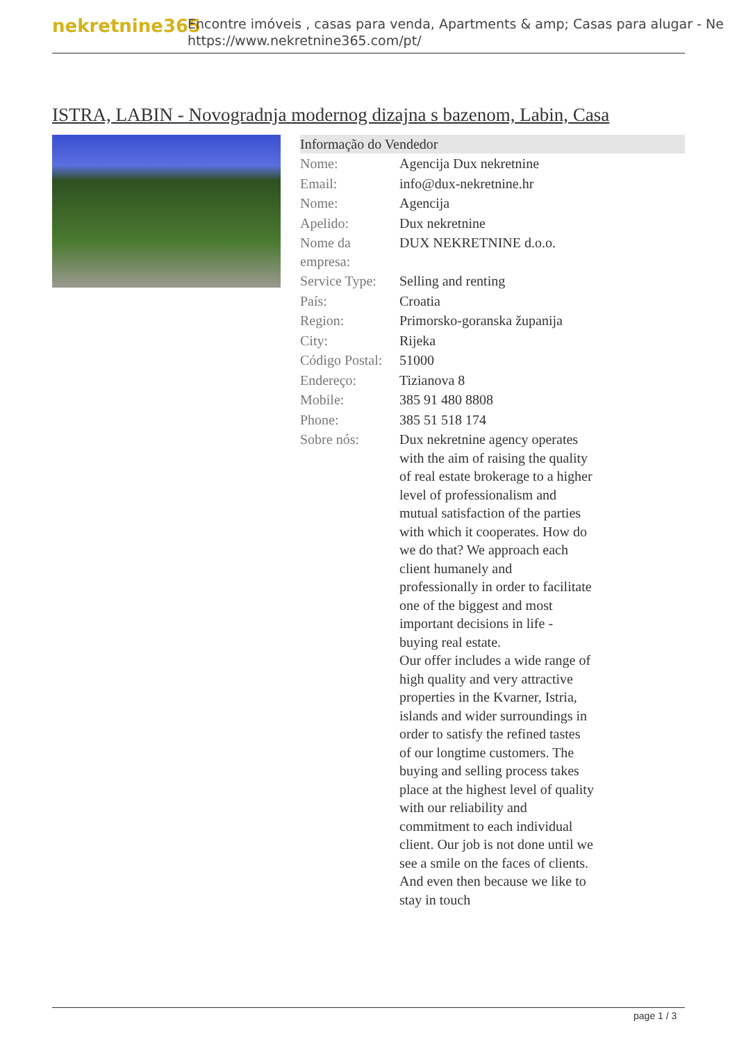nekretnine365
Encontre imóveis , casas para venda, Apartments & amp; Casas para alugar - Ne
https://www.nekretnine365.com/pt/
ISTRA, LABIN - Novogradnja modernog dizajna s bazenom, Labin, Casa
Informação do Vendedor
| Nome: | Agencija Dux nekretnine |
| Email: | info@dux-nekretnine.hr |
| Nome: | Agencija |
| Apelido: | Dux nekretnine |
| Nome da empresa: | DUX NEKRETNINE d.o.o. |
| Service Type: | Selling and renting |
| País: | Croatia |
| Region: | Primorsko-goranska županija |
| City: | Rijeka |
| Código Postal: | 51000 |
| Endereço: | Tizianova 8 |
| Mobile: | 385 91 480 8808 |
| Phone: | 385 51 518 174 |
| Sobre nós: | Dux nekretnine agency operates with the aim of raising the quality of real estate brokerage to a higher level of professionalism and mutual satisfaction of the parties with which it cooperates. How do we do that? We approach each client humanely and professionally in order to facilitate one of the biggest and most important decisions in life - buying real estate. Our offer includes a wide range of high quality and very attractive properties in the Kvarner, Istria, islands and wider surroundings in order to satisfy the refined tastes of our longtime customers. The buying and selling process takes place at the highest level of quality with our reliability and commitment to each individual client. Our job is not done until we see a smile on the faces of clients. And even then because we like to stay in touch |
page 1 / 3